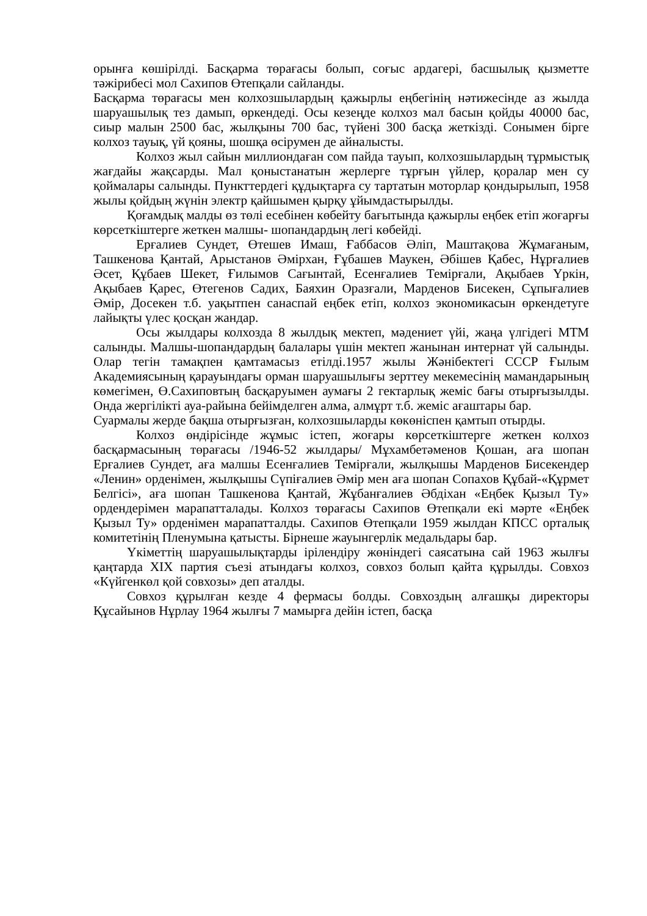орынға көшірілді. Басқарма төрағасы болып, соғыс ардагері, басшылық қызметте тәжірибесі мол Сахипов Өтепқали сайланды.
Басқарма төрағасы мен колхозшылардың қажырлы еңбегінің нәтижесінде аз жылда шаруашылық тез дамып, өркендеді. Осы кезеңде колхоз мал басын қойды 40000 бас, сиыр малын 2500 бас, жылқыны 700 бас, түйені 300 басқа жеткізді. Сонымен бірге колхоз тауық, үй қояны, шошқа өсірумен де айналысты.
Колхоз жыл сайын миллиондаған сом пайда тауып, колхозшылардың тұрмыстық жағдайы жақсарды. Мал қоныстанатын жерлерге тұрғын үйлер, қоралар мен су қоймалары салынды. Пункттердегі құдықтарға су тартатын моторлар қондырылып, 1958 жылы қойдың жүнін электр қайшымен қырқу ұйымдастырылды.
Қоғамдық малды өз төлі есебінен көбейту бағытында қажырлы еңбек етіп жоғарғы көрсеткіштерге жеткен малшы- шопандардың легі көбейді.
Ерғалиев Сундет, Өтешев Имаш, Ғаббасов Әліп, Маштақова Жұмағаным, Ташкенова Қантай, Арыстанов Әмірхан, Ғұбашев Маукен, Әбішев Қабес, Нұрғалиев Әсет, Құбаев Шекет, Ғилымов Сағынтай, Есенғалиев Темірғали, Ақыбаев Үркін, Ақыбаев Қарес, Өтегенов Садих, Баяхин Оразғали, Марденов Бисекен, Сұпығалиев Әмір, Досекен т.б. уақытпен санаспай еңбек етіп, колхоз экономикасын өркендетуге лайықты үлес қосқан жандар.
Осы жылдары колхозда 8 жылдық мектеп, мәдениет үйі, жаңа үлгідегі МТМ салынды. Малшы-шопандардың балалары үшін мектеп жанынан интернат үй салынды. Олар тегін тамақпен қамтамасыз етілді.1957 жылы Жәнібектегі СССР Ғылым Академиясының қарауындағы орман шаруашылығы зерттеу мекемесінің мамандарының көмегімен, Ө.Сахиповтың басқаруымен аумағы 2 гектарлық жеміс бағы отырғызылды. Онда жергілікті ауа-райына бейімделген алма, алмұрт т.б. жеміс ағаштары бар.
Суармалы жерде бақша отырғызған, колхозшыларды көкөніспен қамтып отырды.
Колхоз өндірісінде жұмыс істеп, жоғары көрсеткіштерге жеткен колхоз басқармасының төрағасы /1946-52 жылдары/ Мұхамбетәменов Қошан, аға шопан Ерғалиев Сундет, аға малшы Есенғалиев Темірғали, жылқышы Марденов Бисекендер «Ленин» орденімен, жылқышы Сүпіғалиев Әмір мен аға шопан Сопахов Құбай-«Құрмет Белгісі», аға шопан Ташкенова Қантай, Жұбанғалиев Әбдіхан «Еңбек Қызыл Ту» ордендерімен марапатталады. Колхоз төрағасы Сахипов Өтепқали екі мәрте «Еңбек Қызыл Ту» орденімен марапатталды. Сахипов Өтепқали 1959 жылдан КПСС орталық комитетінің Пленумына қатысты. Бірнеше жауынгерлік медальдары бар.
Үкіметтің шаруашылықтарды ірілендіру жөніндегі саясатына сай 1963 жылғы қаңтарда XIX партия съезі атындағы колхоз, совхоз болып қайта құрылды. Совхоз «Күйгенкөл қой совхозы» деп аталды.
Совхоз құрылған кезде 4 фермасы болды. Совхоздың алғашқы директоры Құсайынов Нұрлау 1964 жылғы 7 мамырға дейін істеп, басқа